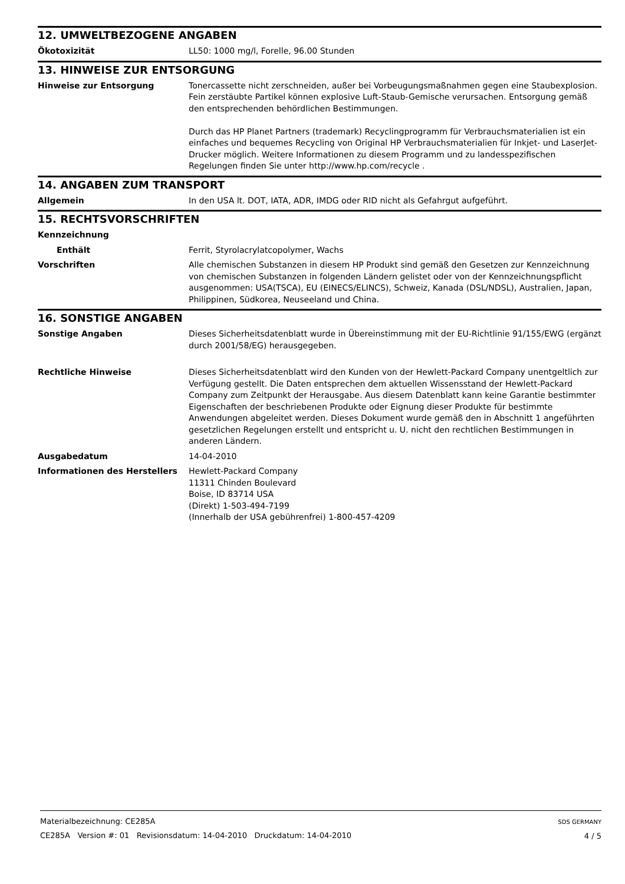12. UMWELTBEZOGENE ANGABEN
Ökotoxizität LL50: 1000 mg/l, Forelle, 96.00 Stunden
13. HINWEISE ZUR ENTSORGUNG
Hinweise zur Entsorgung Tonercassette nicht zerschneiden, außer bei Vorbeugungsmaßnahmen gegen eine Staubexplosion. Fein zerstäubte Partikel können explosive Luft-Staub-Gemische verursachen. Entsorgung gemäß den entsprechenden behördlichen Bestimmungen.
Durch das HP Planet Partners (trademark) Recyclingprogramm für Verbrauchsmaterialien ist ein einfaches und bequemes Recycling von Original HP Verbrauchsmaterialien für Inkjet- und LaserJet-Drucker möglich. Weitere Informationen zu diesem Programm und zu landesspezifischen Regelungen finden Sie unter http://www.hp.com/recycle .
14. ANGABEN ZUM TRANSPORT
Allgemein In den USA lt. DOT, IATA, ADR, IMDG oder RID nicht als Gefahrgut aufgeführt.
15. RECHTSVORSCHRIFTEN
Kennzeichnung
Enthält Ferrit, Styrolacrylatcopolymer, Wachs
Vorschriften Alle chemischen Substanzen in diesem HP Produkt sind gemäß den Gesetzen zur Kennzeichnung von chemischen Substanzen in folgenden Ländern gelistet oder von der Kennzeichnungspflicht ausgenommen: USA(TSCA), EU (EINECS/ELINCS), Schweiz, Kanada (DSL/NDSL), Australien, Japan, Philippinen, Südkorea, Neuseeland und China.
16. SONSTIGE ANGABEN
Sonstige Angaben Dieses Sicherheitsdatenblatt wurde in Übereinstimmung mit der EU-Richtlinie 91/155/EWG (ergänzt durch 2001/58/EG) herausgegeben.
Rechtliche Hinweise Dieses Sicherheitsdatenblatt wird den Kunden von der Hewlett-Packard Company unentgeltlich zur Verfügung gestellt. Die Daten entsprechen dem aktuellen Wissensstand der Hewlett-Packard Company zum Zeitpunkt der Herausgabe. Aus diesem Datenblatt kann keine Garantie bestimmter Eigenschaften der beschriebenen Produkte oder Eignung dieser Produkte für bestimmte Anwendungen abgeleitet werden. Dieses Dokument wurde gemäß den in Abschnitt 1 angeführten gesetzlichen Regelungen erstellt und entspricht u. U. nicht den rechtlichen Bestimmungen in anderen Ländern.
Ausgabedatum 14-04-2010
Informationen des Herstellers Hewlett-Packard Company
11311 Chinden Boulevard
Boise, ID 83714 USA
(Direkt) 1-503-494-7199
(Innerhalb der USA gebührenfrei) 1-800-457-4209
Materialbezeichnung: CE285A
CE285A Version #: 01 Revisionsdatum: 14-04-2010 Druckdatum: 14-04-2010
SDS GERMANY
4 / 5